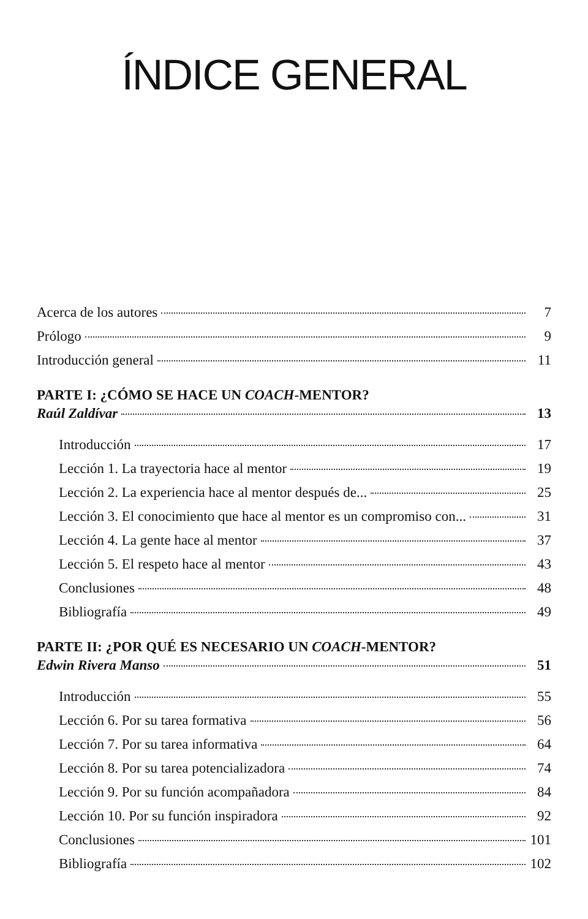ÍNDICE GENERAL
Acerca de los autores 7
Prólogo 9
Introducción general 11
PARTE I: ¿CÓMO SE HACE UN COACH-MENTOR?
Raúl Zaldívar 13
Introducción 17
Lección 1. La trayectoria hace al mentor 19
Lección 2. La experiencia hace al mentor después de... 25
Lección 3. El conocimiento que hace al mentor es un compromiso con... 31
Lección 4. La gente hace al mentor 37
Lección 5. El respeto hace al mentor 43
Conclusiones 48
Bibliografía 49
PARTE II: ¿POR QUÉ ES NECESARIO UN COACH-MENTOR?
Edwin Rivera Manso 51
Introducción 55
Lección 6. Por su tarea formativa 56
Lección 7. Por su tarea informativa 64
Lección 8. Por su tarea potencializadora 74
Lección 9. Por su función acompañadora 84
Lección 10. Por su función inspiradora 92
Conclusiones 101
Bibliografía 102